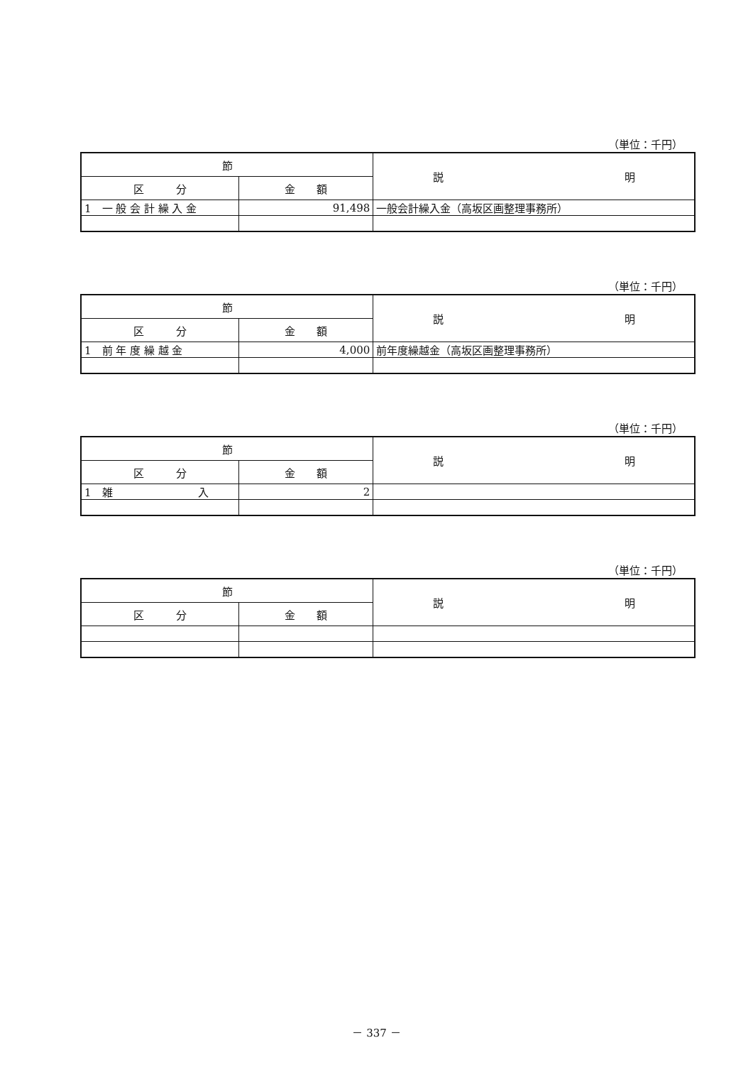（単位：千円）
| 節 | | 説 明 |
| --- | --- | --- |
| 区 分 | 金 額 | |
| 1 一 般 会 計 繰 入 金 | 91,498 | 一般会計繰入金（高坂区画整理事務所） |
（単位：千円）
| 節 | | 説 明 |
| --- | --- | --- |
| 区 分 | 金 額 | |
| 1 前 年 度 繰 越 金 | 4,000 | 前年度繰越金（高坂区画整理事務所） |
（単位：千円）
| 節 | | 説 明 |
| --- | --- | --- |
| 区 分 | 金 額 | |
| 1 雑 入 | 2 | |
（単位：千円）
| 節 | | 説 明 |
| --- | --- | --- |
| 区 分 | 金 額 | |
－ 337 －